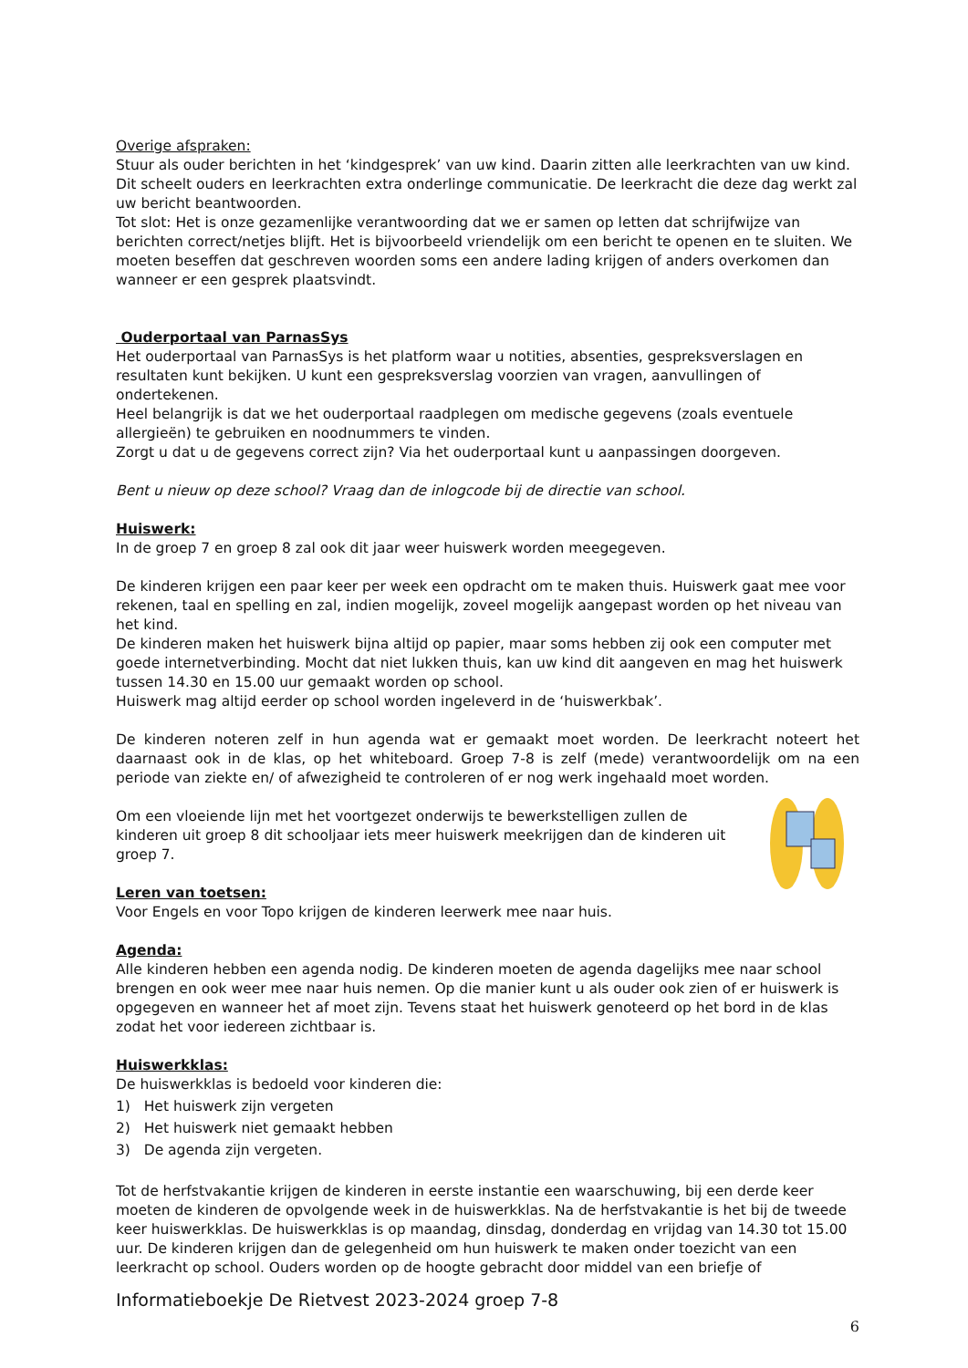Overige afspraken:
Stuur als ouder berichten in het ‘kindgesprek’ van uw kind. Daarin zitten alle leerkrachten van uw kind. Dit scheelt ouders en leerkrachten extra onderlinge communicatie. De leerkracht die deze dag werkt zal uw bericht beantwoorden.
Tot slot: Het is onze gezamenlijke verantwoording dat we er samen op letten dat schrijfwijze van berichten correct/netjes blijft. Het is bijvoorbeeld vriendelijk om een bericht te openen en te sluiten. We moeten beseffen dat geschreven woorden soms een andere lading krijgen of anders overkomen dan wanneer er een gesprek plaatsvindt.
Ouderportaal van ParnasSys
Het ouderportaal van ParnasSys is het platform waar u notities, absenties, gespreksverslagen en resultaten kunt bekijken. U kunt een gespreksverslag voorzien van vragen, aanvullingen of ondertekenen.
Heel belangrijk is dat we het ouderportaal raadplegen om medische gegevens (zoals eventuele allergieën) te gebruiken en noodnummers te vinden.
Zorgt u dat u de gegevens correct zijn? Via het ouderportaal kunt u aanpassingen doorgeven.
Bent u nieuw op deze school? Vraag dan de inlogcode bij de directie van school.
Huiswerk:
In de groep 7 en groep 8 zal ook dit jaar weer huiswerk worden meegegeven.
De kinderen krijgen een paar keer per week een opdracht om te maken thuis. Huiswerk gaat mee voor rekenen, taal en spelling en zal, indien mogelijk, zoveel mogelijk aangepast worden op het niveau van het kind.
De kinderen maken het huiswerk bijna altijd op papier, maar soms hebben zij ook een computer met goede internetverbinding. Mocht dat niet lukken thuis, kan uw kind dit aangeven en mag het huiswerk tussen 14.30 en 15.00 uur gemaakt worden op school.
Huiswerk mag altijd eerder op school worden ingeleverd in de ‘huiswerkbak’.
De kinderen noteren zelf in hun agenda wat er gemaakt moet worden. De leerkracht noteert het daarnaast ook in de klas, op het whiteboard. Groep 7-8 is zelf (mede) verantwoordelijk om na een periode van ziekte en/ of afwezigheid te controleren of er nog werk ingehaald moet worden.
Om een vloeiende lijn met het voortgezet onderwijs te bewerkstelligen zullen de kinderen uit groep 8 dit schooljaar iets meer huiswerk meekrijgen dan de kinderen uit groep 7.
Leren van toetsen:
Voor Engels en voor Topo krijgen de kinderen leerwerk mee naar huis.
Agenda:
Alle kinderen hebben een agenda nodig. De kinderen moeten de agenda dagelijks mee naar school brengen en ook weer mee naar huis nemen. Op die manier kunt u als ouder ook zien of er huiswerk is opgegeven en wanneer het af moet zijn. Tevens staat het huiswerk genoteerd op het bord in de klas zodat het voor iedereen zichtbaar is.
Huiswerkklas:
De huiswerkklas is bedoeld voor kinderen die:
1) Het huiswerk zijn vergeten
2) Het huiswerk niet gemaakt hebben
3) De agenda zijn vergeten.
Tot de herfstvakantie krijgen de kinderen in eerste instantie een waarschuwing, bij een derde keer moeten de kinderen de opvolgende week in de huiswerkklas. Na de herfstvakantie is het bij de tweede keer huiswerkklas. De huiswerkklas is op maandag, dinsdag, donderdag en vrijdag van 14.30 tot 15.00 uur. De kinderen krijgen dan de gelegenheid om hun huiswerk te maken onder toezicht van een leerkracht op school. Ouders worden op de hoogte gebracht door middel van een briefje of
Informatieboekje De Rietvest 2023-2024 groep 7-8
6